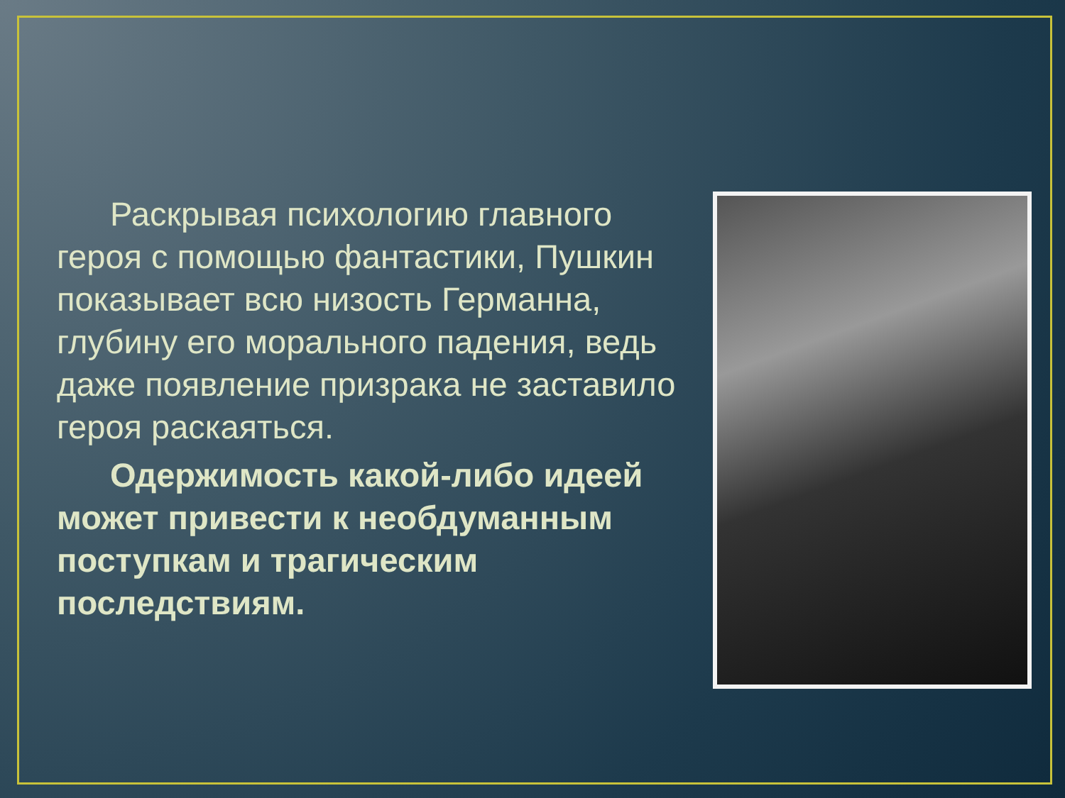Раскрывая психологию главного героя с помощью фантастики, Пушкин показывает всю низость Германна, глубину его морального падения, ведь даже появление призрака не заставило героя раскаяться.
Одержимость какой-либо идеей может привести к необдуманным поступкам и трагическим последствиям.